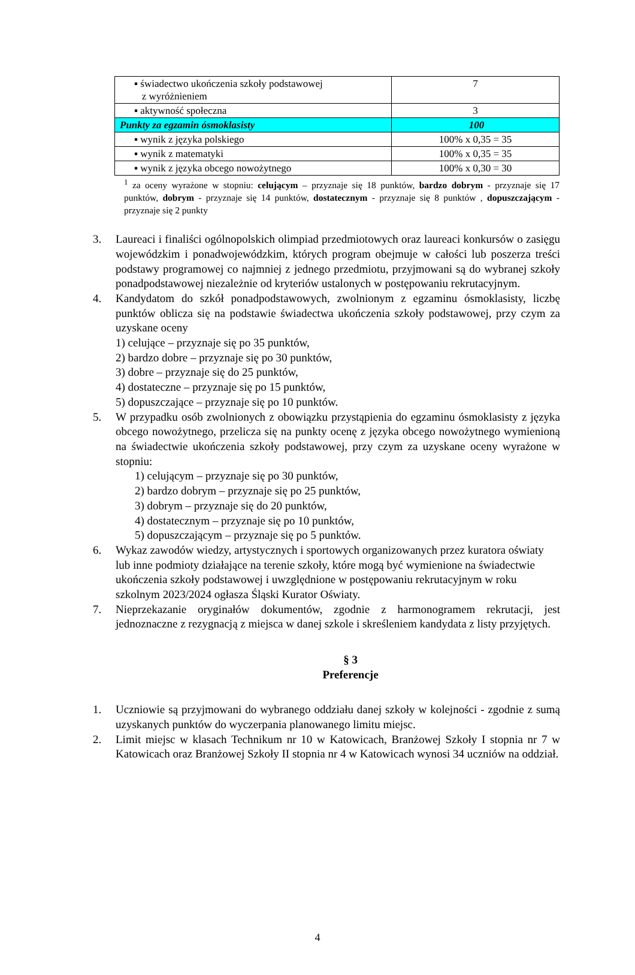| ▪ świadectwo ukończenia szkoły podstawowej z wyróżnieniem | 7 |
| ▪ aktywność społeczna | 3 |
| Punkty za egzamin ósmoklasisty | 100 |
| ▪ wynik z języka polskiego | 100% x 0,35 = 35 |
| ▪ wynik z matematyki | 100% x 0,35 = 35 |
| ▪ wynik z języka obcego nowożytnego | 100% x 0,30 = 30 |
<sup>1</sup> za oceny wyrażone w stopniu: celującym – przyznaje się 18 punktów, bardzo dobrym - przyznaje się 17 punktów, dobrym - przyznaje się 14 punktów, dostatecznym - przyznaje się 8 punktów , dopuszczającym - przyznaje się 2 punkty
3. Laureaci i finaliści ogólnopolskich olimpiad przedmiotowych oraz laureaci konkursów o zasięgu wojewódzkim i ponadwojewódzkim, których program obejmuje w całości lub poszerza treści podstawy programowej co najmniej z jednego przedmiotu, przyjmowani są do wybranej szkoły ponadpodstawowej niezależnie od kryteriów ustalonych w postępowaniu rekrutacyjnym.
4. Kandydatom do szkół ponadpodstawowych, zwolnionym z egzaminu ósmoklasisty, liczbę punktów oblicza się na podstawie świadectwa ukończenia szkoły podstawowej, przy czym za uzyskane oceny
1) celujące – przyznaje się po 35 punktów,
2) bardzo dobre – przyznaje się po 30 punktów,
3) dobre – przyznaje się do 25 punktów,
4) dostateczne – przyznaje się po 15 punktów,
5) dopuszczające – przyznaje się po 10 punktów.
5. W przypadku osób zwolnionych z obowiązku przystąpienia do egzaminu ósmoklasisty z języka obcego nowożytnego, przelicza się na punkty ocenę z języka obcego nowożytnego wymienioną na świadectwie ukończenia szkoły podstawowej, przy czym za uzyskane oceny wyrażone w stopniu:
1) celującym – przyznaje się po 30 punktów,
2) bardzo dobrym – przyznaje się po 25 punktów,
3) dobrym – przyznaje się do 20 punktów,
4) dostatecznym – przyznaje się po 10 punktów,
5) dopuszczającym – przyznaje się po 5 punktów.
6. Wykaz zawodów wiedzy, artystycznych i sportowych organizowanych przez kuratora oświaty lub inne podmioty działające na terenie szkoły, które mogą być wymienione na świadectwie ukończenia szkoły podstawowej i uwzględnione w postępowaniu rekrutacyjnym w roku szkolnym 2023/2024 ogłasza Śląski Kurator Oświaty.
7. Nieprzekazanie oryginałów dokumentów, zgodnie z harmonogramem rekrutacji, jest jednoznaczne z rezygnacją z miejsca w danej szkole i skreśleniem kandydata z listy przyjętych.
§ 3
Preferencje
1. Uczniowie są przyjmowani do wybranego oddziału danej szkoły w kolejności - zgodnie z sumą uzyskanych punktów do wyczerpania planowanego limitu miejsc.
2. Limit miejsc w klasach Technikum nr 10 w Katowicach, Branżowej Szkoły I stopnia nr 7 w Katowicach oraz Branżowej Szkoły II stopnia nr 4 w Katowicach wynosi 34 uczniów na oddział.
4